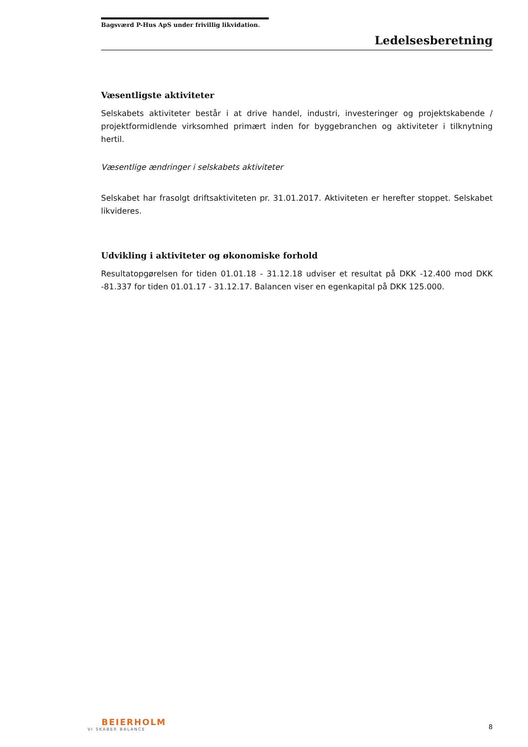Bagsværd P-Hus ApS under frivillig likvidation.
Ledelsesberetning
Væsentligste aktiviteter
Selskabets aktiviteter består i at drive handel, industri, investeringer og projektskabende / projektformidlende virksomhed primært inden for byggebranchen og aktiviteter i tilknytning hertil.
Væsentlige ændringer i selskabets aktiviteter
Selskabet har frasolgt driftsaktiviteten pr. 31.01.2017. Aktiviteten er herefter stoppet. Selskabet likvideres.
Udvikling i aktiviteter og økonomiske forhold
Resultatopgørelsen for tiden 01.01.18 - 31.12.18 udviser et resultat på DKK -12.400 mod DKK -81.337 for tiden 01.01.17 - 31.12.17. Balancen viser en egenkapital på DKK 125.000.
BEIERHOLM
VI SKABER BALANCE
8